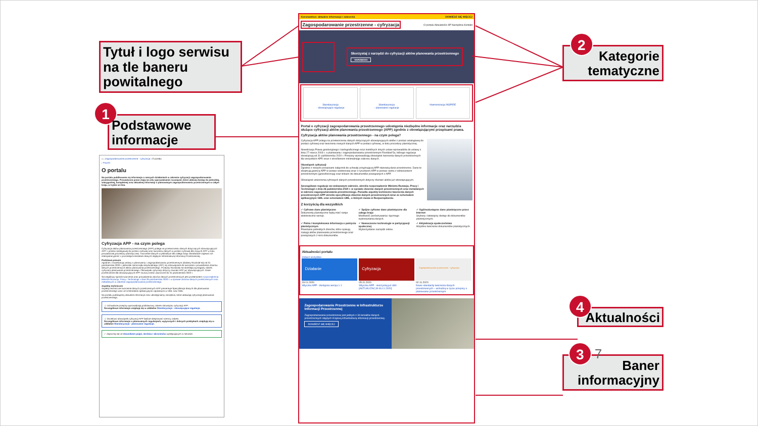Tytuł i logo serwisu na tle baneru powitalnego
1
Podstawowe informacje
⌂ › Zagospodarowanie przestrzenne - cyfryzacja › O portalu
‹ Powrót
O portalu
Na portalu publikowane są informacje o naszych działaniach w zakresie cyfryzacji zagospodarowania przestrzennego. Prowadzone prace mają na celu wprowadzanie rozwiązań, które ułatwią dostęp do jednolitej, wiarygodnej, kompletnej oraz aktualnej informacji o planowanym zagospodarowaniu przestrzennym w całym kraju, w trybie on-line.
Cyfryzacja APP - na czym polega
Cyfryzacja aktów planowania przestrzennego (APP) polega na przetworzeniu danych dotyczących obowiązujących APP z postaci analogowej do postaci cyfrowej oraz tworzeniu danych w postaci cyfrowej dla nowych APP w toku prowadzonej procedury planistycznej. Tworzenie danych w jednolitym dla całego kraju standardzie zapewni ich interoperacyjność z pozostałymi tematami danych objętymi Infrastrukturą Informacji Przestrzennej.
Podstawa prawna
Zgodnie z nowelizacją ustawy o planowaniu i zagospodarowaniu przestrzennym (dodany Rozdział 5a) od 31 października 2020 r. jednostki samorządu terytorialnego (JST) są zobowiązane do tworzenia i prowadzenia zbiorów danych przestrzennych aktów planowania przestrzennego. Przepisy Rozdziału 5a określają wymagany zakres cyfryzacji planowania przestrzennego. Obowiązek cyfryzacji dotyczy również APP już obowiązujących. Dane przestrzenne dla obowiązujących APP muszą zostać utworzone do 31 października 2022 r.
Szczegółowy sposób tworzenia oraz prowadzenia zbiorów danych przestrzennych jest przedmiotem rozporządzenia Ministra Rozwoju, Pracy i Technologii z dnia 26 października 2020 r. w sprawie zbiorów danych przestrzennych oraz metadanych w zakresie zagospodarowania przestrzennego.
Aspekty techniczne
Aspekty techniczne tworzenia danych przestrzennych APP prezentuje Specyfikacja danych dla planowania przestrzennego wraz ze schematami aplikacyjnymi zapisanymi w UML oraz GML.
Na portalu publikujemy aktualne informacje oraz udostępniamy narzędzia, które ułatwiają cyfryzację planowania przestrzennego.
ⓘ Uchwalone przepisy wprowadzają podstawowy zakres obowiązku cyfryzacji APP.
Szczegółowe informacje znajdują się w zakładce Standaryzacja - obowiązujące regulacje.
ⓘ Docelowo obowiązek cyfryzacji APP będzie obejmować szerszy zakres.
Szczegółowe informacje o planowanych regulacjach, wytycznych i dobrych praktykach znajdują się w zakładce Standaryzacja - planowane regulacje.
✓ Zapoznaj się ze słownikiem pojęć, skrótów i akronimów występujących w serwisie.
Koronawirus: aktualne informacje i zalecenia DOWIEDZ SIĘ WIĘCEJ
Zagospodarowanie przestrzenne - cyfryzacja O portalu Aktualności IIP Narzędzia Kontakt
Skorzystaj z narzędzi do cyfryzacji aktów planowania przestrzennego
NARZĘDZIA
Standaryzacja
- obowiązujące regulacje
Standaryzacja
- planowane regulacje
Harmonizacja INSPIRE
Portal o cyfryzacji zagospodarowania przestrzennego udostępnia niezbędne informacje oraz narzędzia służące cyfryzacji aktów planowania przestrzennego (APP) zgodnie z obowiązującymi przepisami prawa.
Cyfryzacja aktów planowania przestrzennego - na czym polega?
Cyfryzacja APP polega na przetworzeniu danych dotyczących obowiązujących aktów z postaci analogowej do postaci cyfrowej oraz tworzeniu nowych danych APP w postaci cyfrowej, w toku procedury planistycznej.
Nowelizacja Prawa geodezyjnego i kartograficznego oraz niektórych innych ustaw wprowadziła do ustawy z dnia 27 marca 2003 r. o planowaniu i zagospodarowaniu przestrzennym Rozdział 5a, którego regulacje obowiązują od 31 października 2020 r. Przepisy wprowadzają obowiązek tworzenia danych przestrzennych dla wszystkich APP, wraz z określeniem minimalnego zakresu danych.
Obowiązek cyfryzacji
Zgodnie z nowymi przepisami załącznik do uchwały przyjmującej APP stanowią dane przestrzenne. Dane te obejmują granicę APP w postaci wektorowej wraz z rysunkiem APP w postaci rastra z odniesieniem przestrzennym (georeferencją) oraz linkiem do dokumentów powiązanych z APP.
Obowiązek utworzenia cyfrowych danych przestrzennych dotyczy również aktów już obowiązujących.
Szczegółowe regulacje we wskazanym zakresie, określa rozporządzenie Ministra Rozwoju, Pracy i Technologii z dnia 26 października 2020 r. w sprawie zbiorów danych przestrzennych oraz metadanych w zakresie zagospodarowania przestrzennego. Ponadto aspekty techniczne tworzenia danych przestrzennych APP określa specyfikacja zbiorów danych przestrzennych wraz ze schematem aplikacyjnym GML oraz schematem UML, o których mowa w Rozporządzeniu.
Z korzyścią dla wszystkich
✓ Cyfrowe dane planistyczne
Dokumenty planistyczne będą mieć swoje elektroniczne wersje.
✓ Spójne cyfrowe dane planistyczne dla całego kraju
Możliwość porównywania i łącznego wykorzystania danych.
✓ Ogólnodostępne dane planistyczne przez Internet
Szybszy i łatwiejszy dostęp do dokumentów planistycznych.
✓ Pełna i kompleksowa informacja o pokryciu planistycznym
Powstanie jednolitych zbiorów, które opisują zasięgi aktów planowania przestrzennego oraz powiązanych z nimi dokumentów.
✓ Nowoczesne technologie w partycypacji społecznej
Wykorzystanie narzędzi online.
✓ Aktywizacja społeczeństwa
Wspólne tworzenie dokumentów planistycznych.
Aktualności portalu
zobacz wszystkie
Działanie
19.11.2020
Wtyczka APP - dostępna wersja 1.1
Cyfryzacja
05.11.2020
Wtyczka APP - skorzystaj już dziś [AKTUALIZACJA 06.11.2020]
Zagospodarowanie przestrzenne - cyfryzacja
02.11.2020
Nowe standardy tworzenia danych przestrzennych – wchodzą w życie przepisy o planowaniu przestrzennym
Zagospodarowanie Przestrzenne w Infrastrukturze Informacji Przestrzennej
Zagospodarowanie przestrzenne jest jednym z 34 tematów danych przestrzennych objętych Krajową infrastrukturą informacji przestrzennej.
DOWIEDZ SIĘ WIĘCEJ
2
Kategorie tematyczne
4
Aktualności
3 7
Baner informacyjny